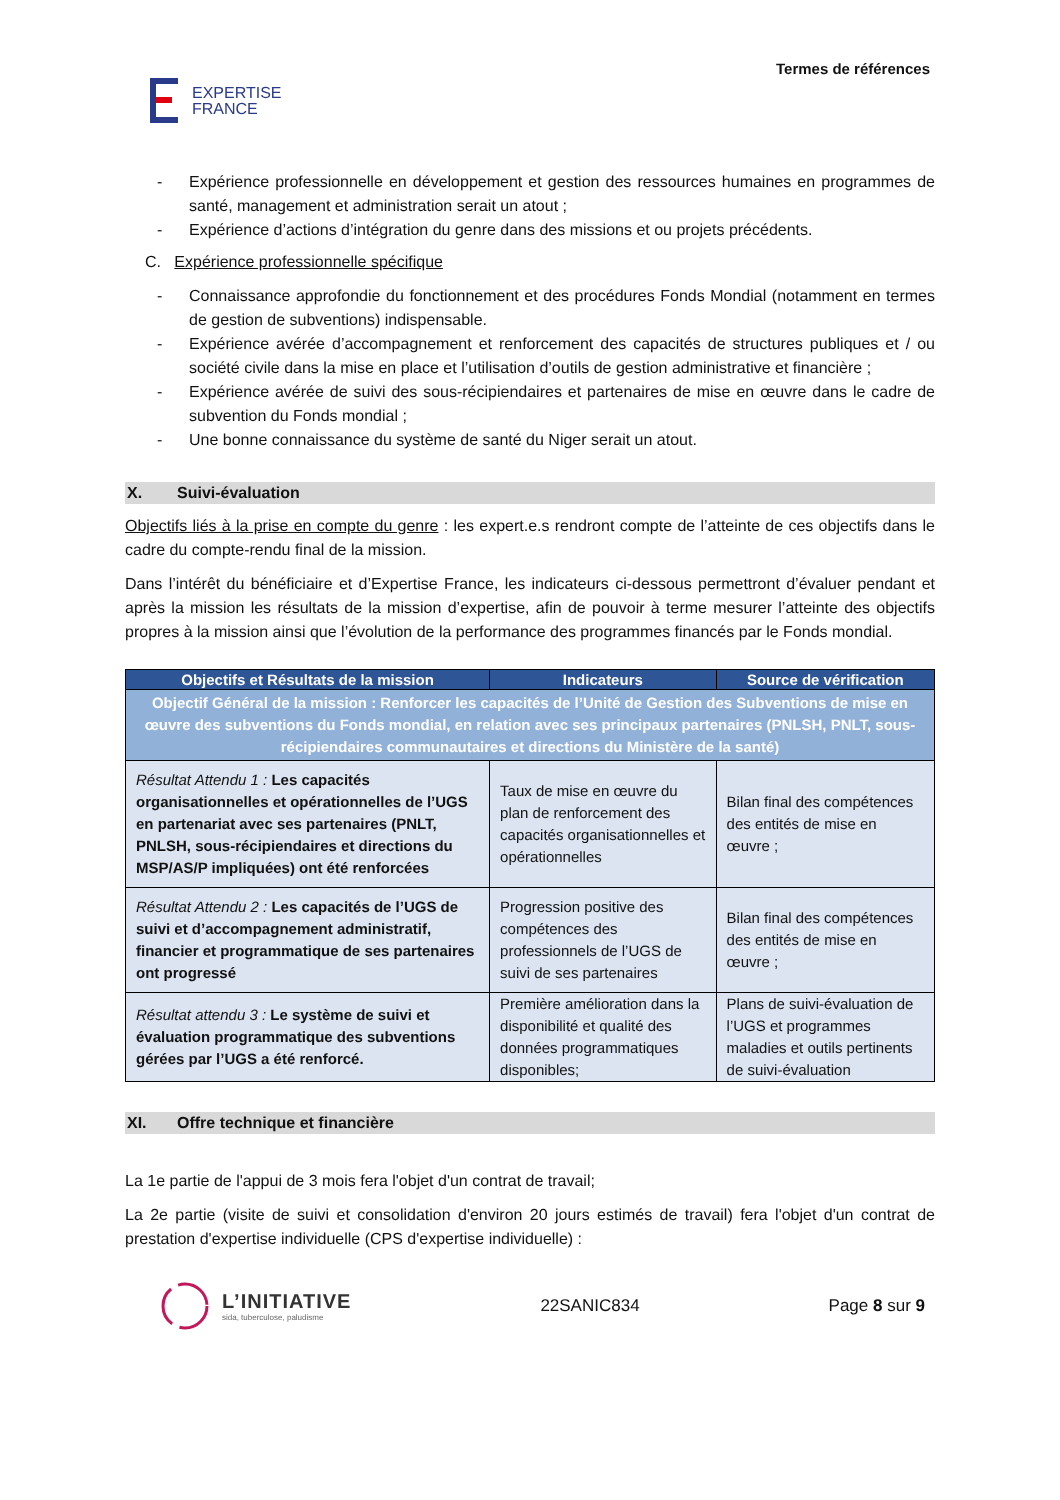EXPERTISE
FRANCE
Termes de références
- Expérience professionnelle en développement et gestion des ressources humaines en programmes de santé, management et administration serait un atout ;
- Expérience d’actions d’intégration du genre dans des missions et ou projets précédents.
C. Expérience professionnelle spécifique
- Connaissance approfondie du fonctionnement et des procédures Fonds Mondial (notamment en termes de gestion de subventions) indispensable.
- Expérience avérée d’accompagnement et renforcement des capacités de structures publiques et / ou société civile dans la mise en place et l’utilisation d’outils de gestion administrative et financière ;
- Expérience avérée de suivi des sous-récipiendaires et partenaires de mise en œuvre dans le cadre de subvention du Fonds mondial ;
- Une bonne connaissance du système de santé du Niger serait un atout.
X. Suivi-évaluation
Objectifs liés à la prise en compte du genre : les expert.e.s rendront compte de l’atteinte de ces objectifs dans le cadre du compte-rendu final de la mission.
Dans l’intérêt du bénéficiaire et d’Expertise France, les indicateurs ci-dessous permettront d’évaluer pendant et après la mission les résultats de la mission d’expertise, afin de pouvoir à terme mesurer l’atteinte des objectifs propres à la mission ainsi que l’évolution de la performance des programmes financés par le Fonds mondial.
| Objectifs et Résultats de la mission | Indicateurs | Source de vérification |
| --- | --- | --- |
| Objectif Général de la mission : Renforcer les capacités de l’Unité de Gestion des Subventions de mise en œuvre des subventions du Fonds mondial, en relation avec ses principaux partenaires (PNLSH, PNLT, sous-récipiendaires communautaires et directions du Ministère de la santé) | | |
| Résultat Attendu 1 : Les capacités organisationnelles et opérationnelles de l’UGS en partenariat avec ses partenaires (PNLT, PNLSH, sous-récipiendaires et directions du MSP/AS/P impliquées) ont été renforcées | Taux de mise en œuvre du plan de renforcement des capacités organisationnelles et opérationnelles | Bilan final des compétences des entités de mise en œuvre ; |
| Résultat Attendu 2 : Les capacités de l’UGS de suivi et d’accompagnement administratif, financier et programmatique de ses partenaires ont progressé | Progression positive des compétences des professionnels de l’UGS de suivi de ses partenaires | Bilan final des compétences des entités de mise en œuvre ; |
| Résultat attendu 3 : Le système de suivi et évaluation programmatique des subventions gérées par l’UGS a été renforcé. | Première amélioration dans la disponibilité et qualité des données programmatiques disponibles; | Plans de suivi-évaluation de l’UGS et programmes maladies et outils pertinents de suivi-évaluation |
XI. Offre technique et financière
La 1e partie de l'appui de 3 mois fera l'objet d'un contrat de travail;
La 2e partie (visite de suivi et consolidation d'environ 20 jours estimés de travail) fera l'objet d'un contrat de prestation d'expertise individuelle (CPS d'expertise individuelle) :
L’INITIATIVE
sida, tuberculose, paludisme
22SANIC834 Page 8 sur 9